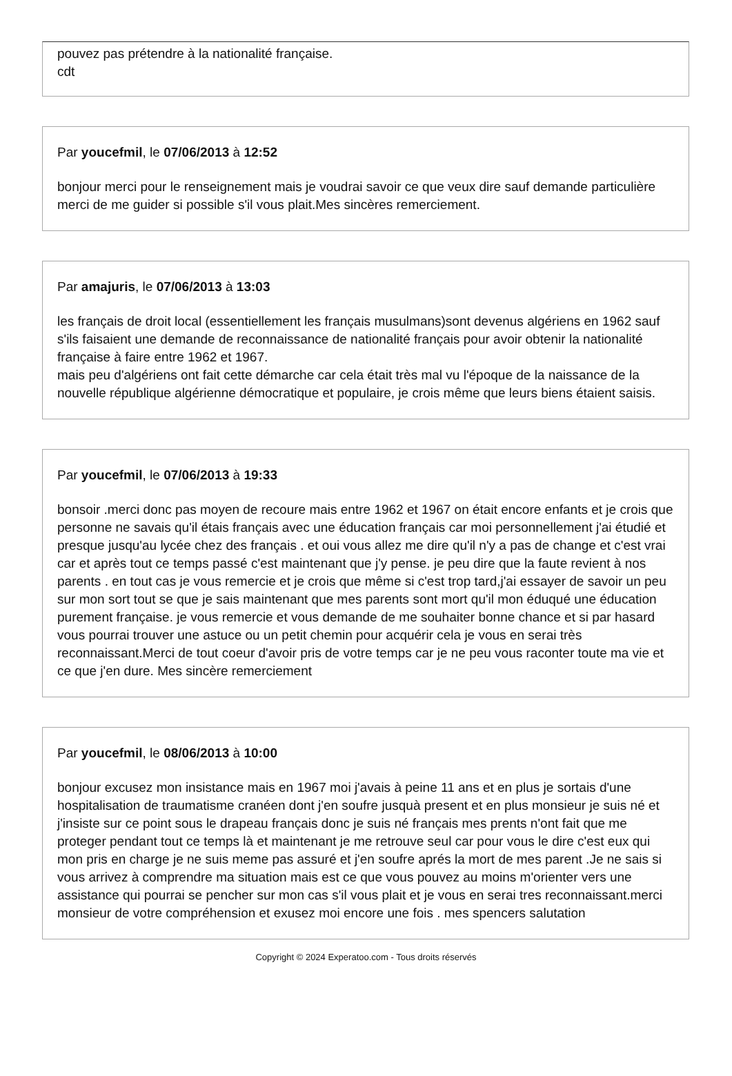pouvez pas prétendre à la nationalité française.
cdt
Par youcefmil, le 07/06/2013 à 12:52
bonjour merci pour le renseignement mais je voudrai savoir ce que veux dire sauf demande particulière merci de me guider si possible s'il vous plait.Mes sincères remerciement.
Par amajuris, le 07/06/2013 à 13:03
les français de droit local (essentiellement les français musulmans)sont devenus algériens en 1962 sauf s'ils faisaient une demande de reconnaissance de nationalité français pour avoir obtenir la nationalité française à faire entre 1962 et 1967.
mais peu d'algériens ont fait cette démarche car cela était très mal vu l'époque de la naissance de la nouvelle république algérienne démocratique et populaire, je crois même que leurs biens étaient saisis.
Par youcefmil, le 07/06/2013 à 19:33
bonsoir .merci donc pas moyen de recoure mais entre 1962 et 1967 on était encore enfants et je crois que personne ne savais qu'il étais français avec une éducation français car moi personnellement j'ai étudié et presque jusqu'au lycée chez des français . et oui vous allez me dire qu'il n'y a pas de change et c'est vrai car et après tout ce temps passé c'est maintenant que j'y pense. je peu dire que la faute revient à nos parents . en tout cas je vous remercie et je crois que même si c'est trop tard,j'ai essayer de savoir un peu sur mon sort tout se que je sais maintenant que mes parents sont mort qu'il mon éduqué une éducation purement française. je vous remercie et vous demande de me souhaiter bonne chance et si par hasard vous pourrai trouver une astuce ou un petit chemin pour acquérir cela je vous en serai très reconnaissant.Merci de tout coeur d'avoir pris de votre temps car je ne peu vous raconter toute ma vie et ce que j'en dure. Mes sincère remerciement
Par youcefmil, le 08/06/2013 à 10:00
bonjour excusez mon insistance mais en 1967 moi j'avais à peine 11 ans et en plus je sortais d'une hospitalisation de traumatisme cranéen dont j'en soufre jusquà present et en plus monsieur je suis né et j'insiste sur ce point sous le drapeau français donc je suis né français mes prents n'ont fait que me proteger pendant tout ce temps là et maintenant je me retrouve seul car pour vous le dire c'est eux qui mon pris en charge je ne suis meme pas assuré et j'en soufre aprés la mort de mes parent .Je ne sais si vous arrivez à comprendre ma situation mais est ce que vous pouvez au moins m'orienter vers une assistance qui pourrai se pencher sur mon cas s'il vous plait et je vous en serai tres reconnaissant.merci monsieur de votre compréhension et exusez moi encore une fois . mes spencers salutation
Copyright © 2024 Experatoo.com - Tous droits réservés